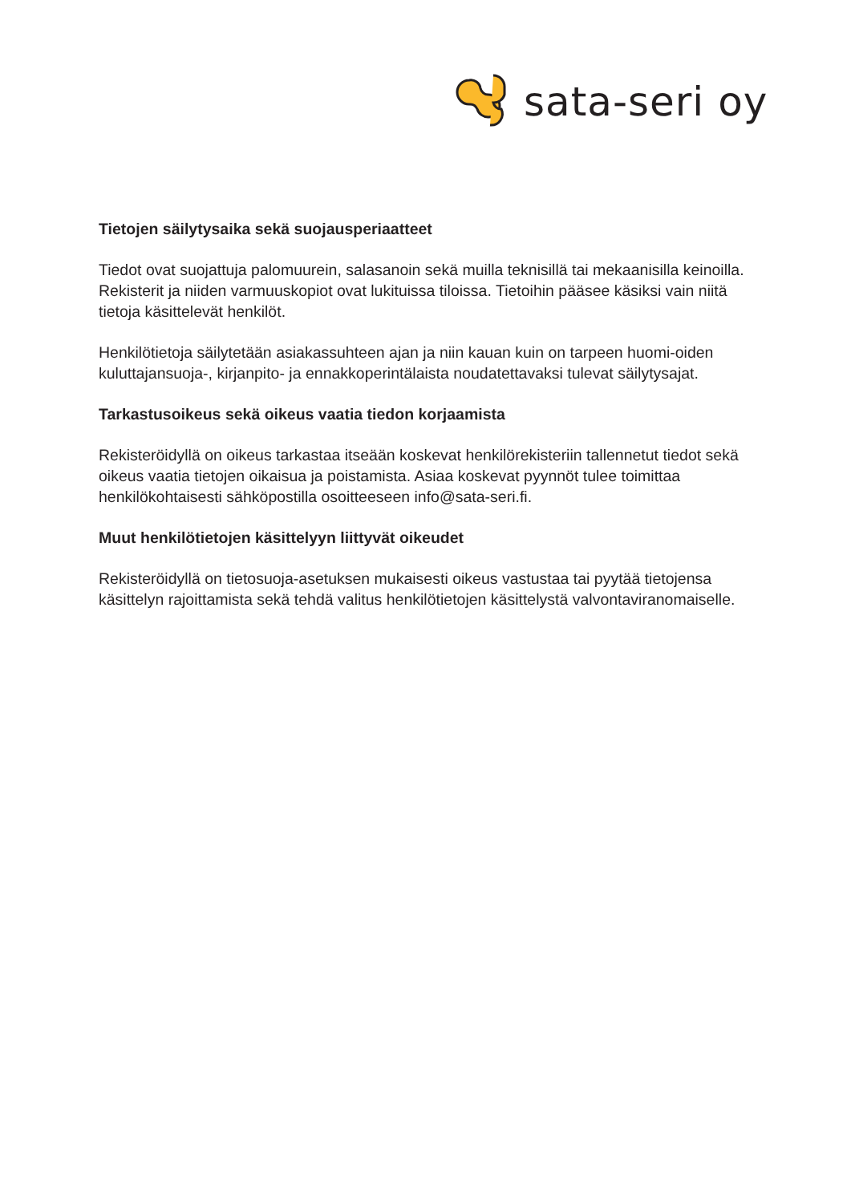sata-seri oy
Tietojen säilytysaika sekä suojausperiaatteet
Tiedot ovat suojattuja palomuurein, salasanoin sekä muilla teknisillä tai mekaanisilla keinoilla. Rekisterit ja niiden varmuuskopiot ovat lukituissa tiloissa. Tietoihin pääsee käsiksi vain niitä tietoja käsittelevät henkilöt.
Henkilötietoja säilytetään asiakassuhteen ajan ja niin kauan kuin on tarpeen huomi-oiden kuluttajansuoja-, kirjanpito- ja ennakkoperintälaista noudatettavaksi tulevat säilytysajat.
Tarkastusoikeus sekä oikeus vaatia tiedon korjaamista
Rekisteröidyllä on oikeus tarkastaa itseään koskevat henkilörekisteriin tallennetut tiedot sekä oikeus vaatia tietojen oikaisua ja poistamista. Asiaa koskevat pyynnöt tulee toimittaa henkilökohtaisesti sähköpostilla osoitteeseen info@sata-seri.fi.
Muut henkilötietojen käsittelyyn liittyvät oikeudet
Rekisteröidyllä on tietosuoja-asetuksen mukaisesti oikeus vastustaa tai pyytää tietojensa käsittelyn rajoittamista sekä tehdä valitus henkilötietojen käsittelystä valvontaviranomaiselle.